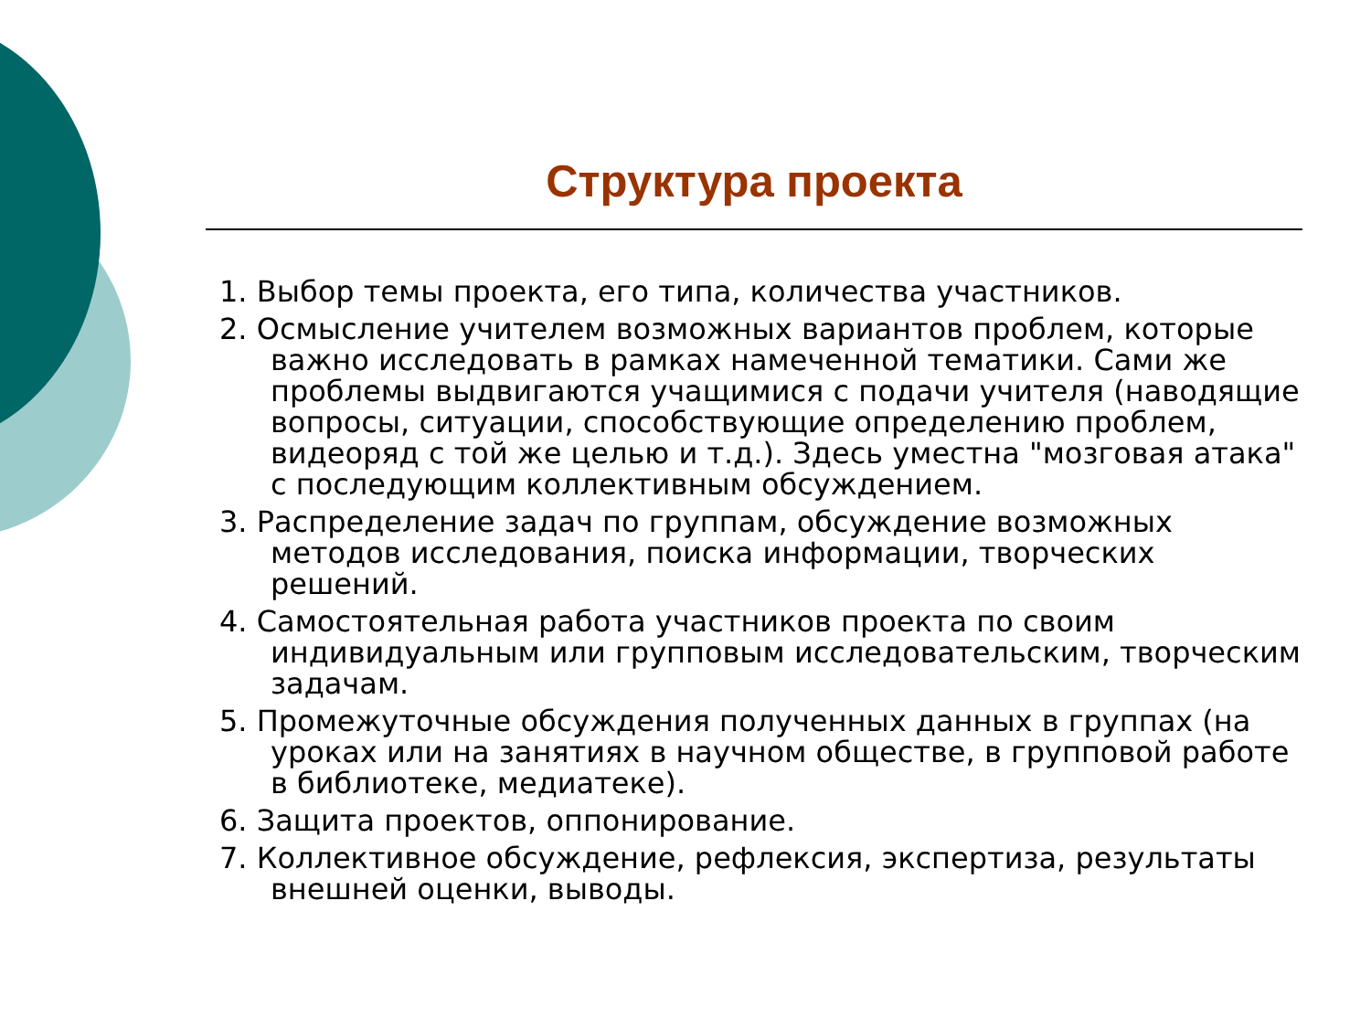Структура проекта
1. Выбор темы проекта, его типа, количества участников.
2. Осмысление учителем возможных вариантов проблем, которые важно исследовать в рамках намеченной тематики. Сами же проблемы выдвигаются учащимися с подачи учителя (наводящие вопросы, ситуации, способствующие определению проблем, видеоряд с той же целью и т.д.). Здесь уместна "мозговая атака" с последующим коллективным обсуждением.
3. Распределение задач по группам, обсуждение возможных методов исследования, поиска информации, творческих решений.
4. Самостоятельная работа участников проекта по своим индивидуальным или групповым исследовательским, творческим задачам.
5. Промежуточные обсуждения полученных данных в группах (на уроках или на занятиях в научном обществе, в групповой работе в библиотеке, медиатеке).
6. Защита проектов, оппонирование.
7. Коллективное обсуждение, рефлексия, экспертиза, результаты внешней оценки, выводы.